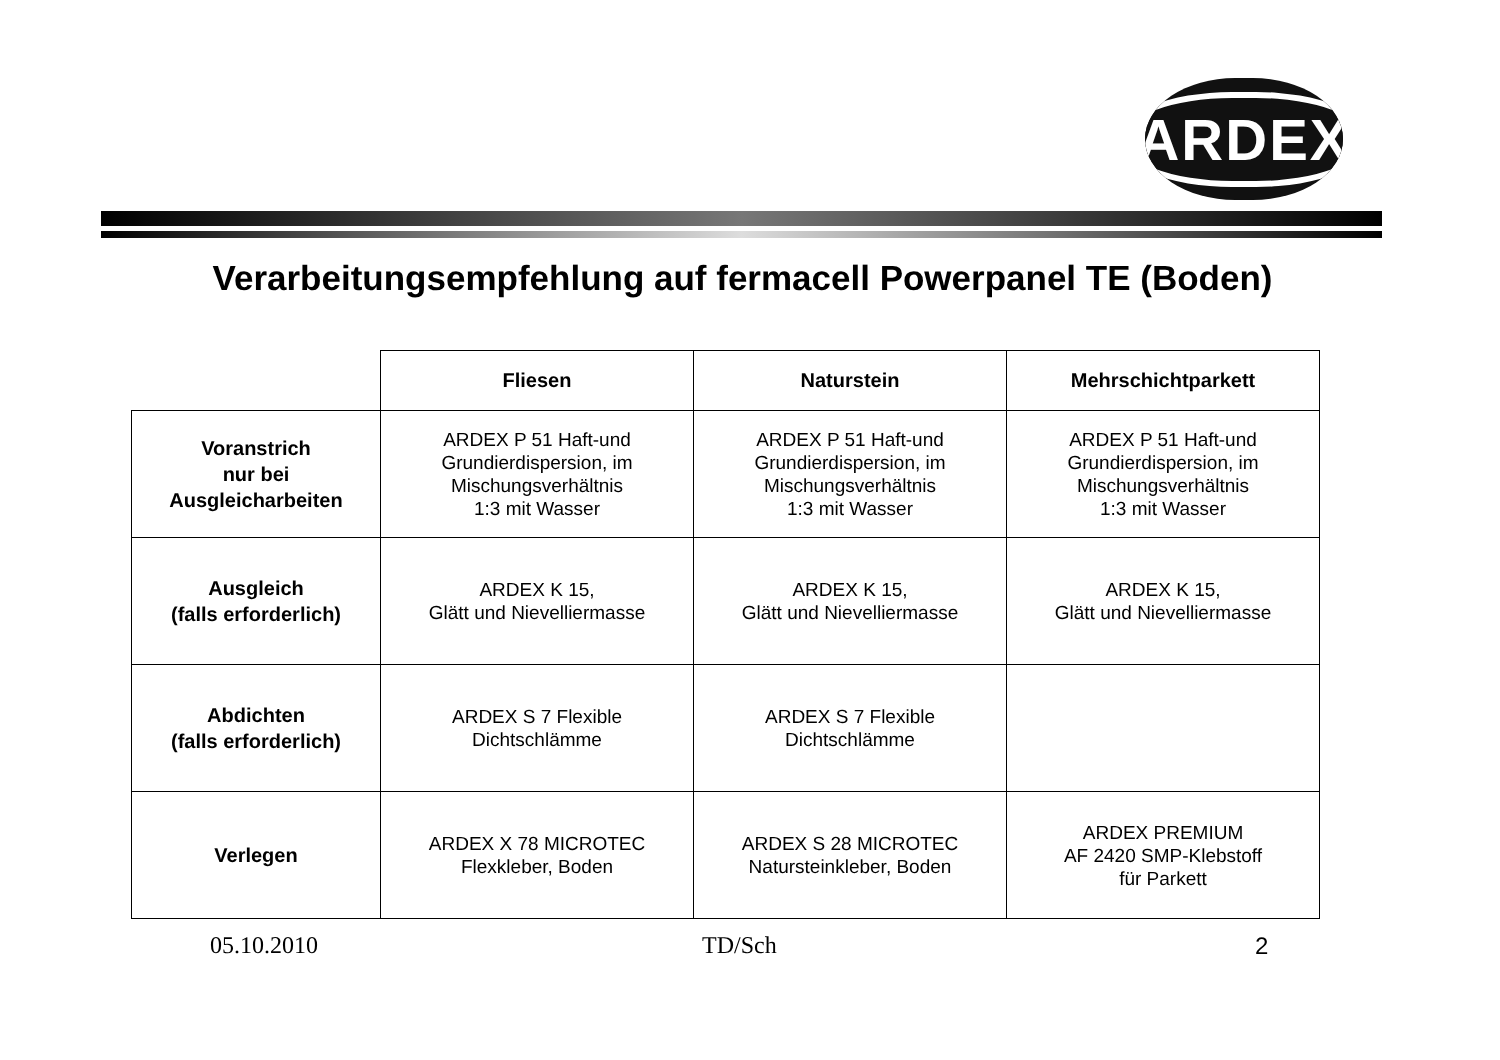ARDEX
Verarbeitungsempfehlung auf fermacell Powerpanel TE (Boden)
| | Fliesen | Naturstein | Mehrschichtparkett |
| --- | --- | --- | --- |
| Voranstrich nur bei Ausgleicharbeiten | ARDEX P 51 Haft-und Grundierdispersion, im Mischungsverhältnis 1:3 mit Wasser | ARDEX P 51 Haft-und Grundierdispersion, im Mischungsverhältnis 1:3 mit Wasser | ARDEX P 51 Haft-und Grundierdispersion, im Mischungsverhältnis 1:3 mit Wasser |
| Ausgleich (falls erforderlich) | ARDEX K 15, Glätt und Nievelliermasse | ARDEX K 15, Glätt und Nievelliermasse | ARDEX K 15, Glätt und Nievelliermasse |
| Abdichten (falls erforderlich) | ARDEX S 7 Flexible Dichtschlämme | ARDEX S 7 Flexible Dichtschlämme | |
| Verlegen | ARDEX X 78 MICROTEC Flexkleber, Boden | ARDEX S 28 MICROTEC Natursteinkleber, Boden | ARDEX PREMIUM AF 2420 SMP-Klebstoff für Parkett |
05.10.2010 TD/Sch 2